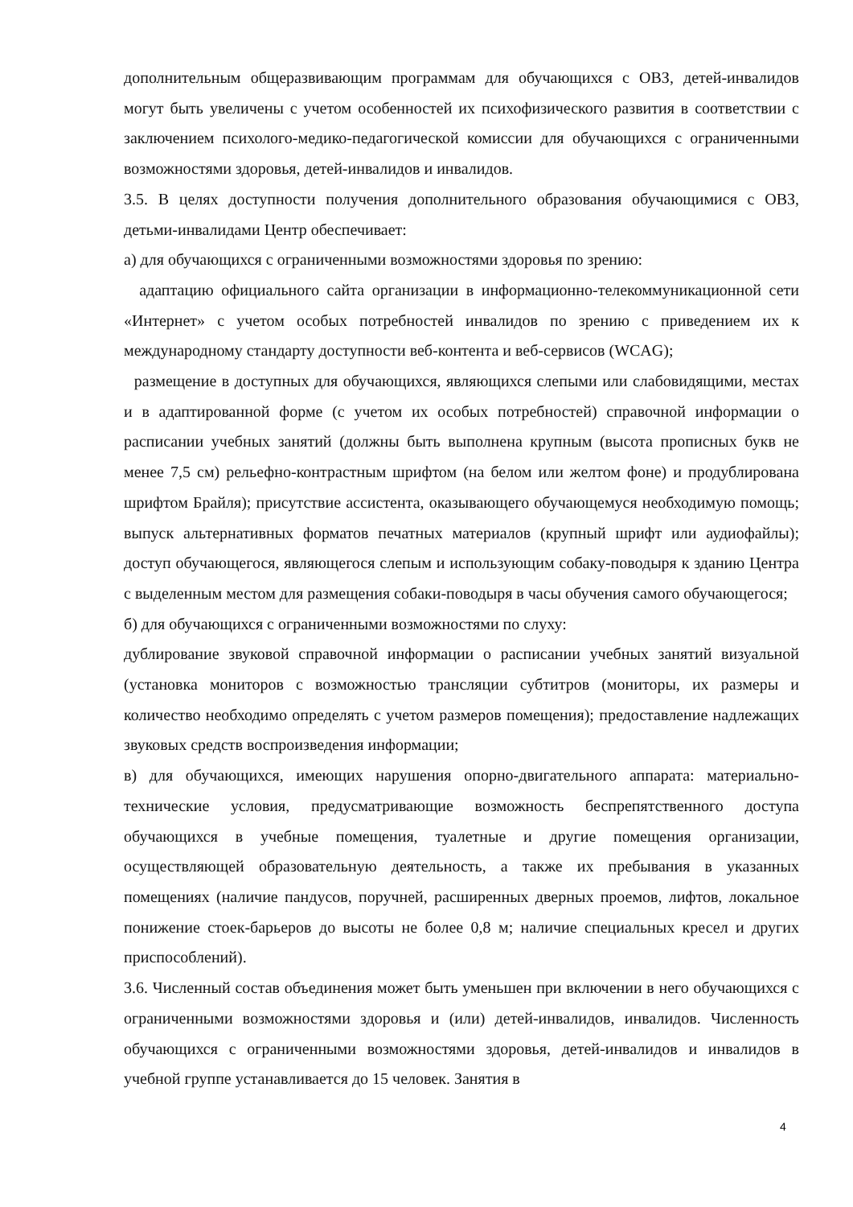дополнительным общеразвивающим программам для обучающихся с ОВЗ, детей-инвалидов могут быть увеличены с учетом особенностей их психофизического развития в соответствии с заключением психолого-медико-педагогической комиссии для обучающихся с ограниченными возможностями здоровья, детей-инвалидов и инвалидов.
3.5. В целях доступности получения дополнительного образования обучающимися с ОВЗ, детьми-инвалидами Центр обеспечивает:
а) для обучающихся с ограниченными возможностями здоровья по зрению:
адаптацию официального сайта организации в информационно-телекоммуникационной сети «Интернет» с учетом особых потребностей инвалидов по зрению с приведением их к международному стандарту доступности веб-контента и веб-сервисов (WCAG);
размещение в доступных для обучающихся, являющихся слепыми или слабовидящими, местах и в адаптированной форме (с учетом их особых потребностей) справочной информации о расписании учебных занятий (должны быть выполнена крупным (высота прописных букв не менее 7,5 см) рельефно-контрастным шрифтом (на белом или желтом фоне) и продублирована шрифтом Брайля); присутствие ассистента, оказывающего обучающемуся необходимую помощь; выпуск альтернативных форматов печатных материалов (крупный шрифт или аудиофайлы); доступ обучающегося, являющегося слепым и использующим собаку-поводыря к зданию Центра с выделенным местом для размещения собаки-поводыря в часы обучения самого обучающегося;
б) для обучающихся с ограниченными возможностями по слуху:
дублирование звуковой справочной информации о расписании учебных занятий визуальной (установка мониторов с возможностью трансляции субтитров (мониторы, их размеры и количество необходимо определять с учетом размеров помещения); предоставление надлежащих звуковых средств воспроизведения информации;
в) для обучающихся, имеющих нарушения опорно-двигательного аппарата: материально-технические условия, предусматривающие возможность беспрепятственного доступа обучающихся в учебные помещения, туалетные и другие помещения организации, осуществляющей образовательную деятельность, а также их пребывания в указанных помещениях (наличие пандусов, поручней, расширенных дверных проемов, лифтов, локальное понижение стоек-барьеров до высоты не более 0,8 м; наличие специальных кресел и других приспособлений).
3.6. Численный состав объединения может быть уменьшен при включении в него обучающихся с ограниченными возможностями здоровья и (или) детей-инвалидов, инвалидов. Численность обучающихся с ограниченными возможностями здоровья, детей-инвалидов и инвалидов в учебной группе устанавливается до 15 человек. Занятия в
4